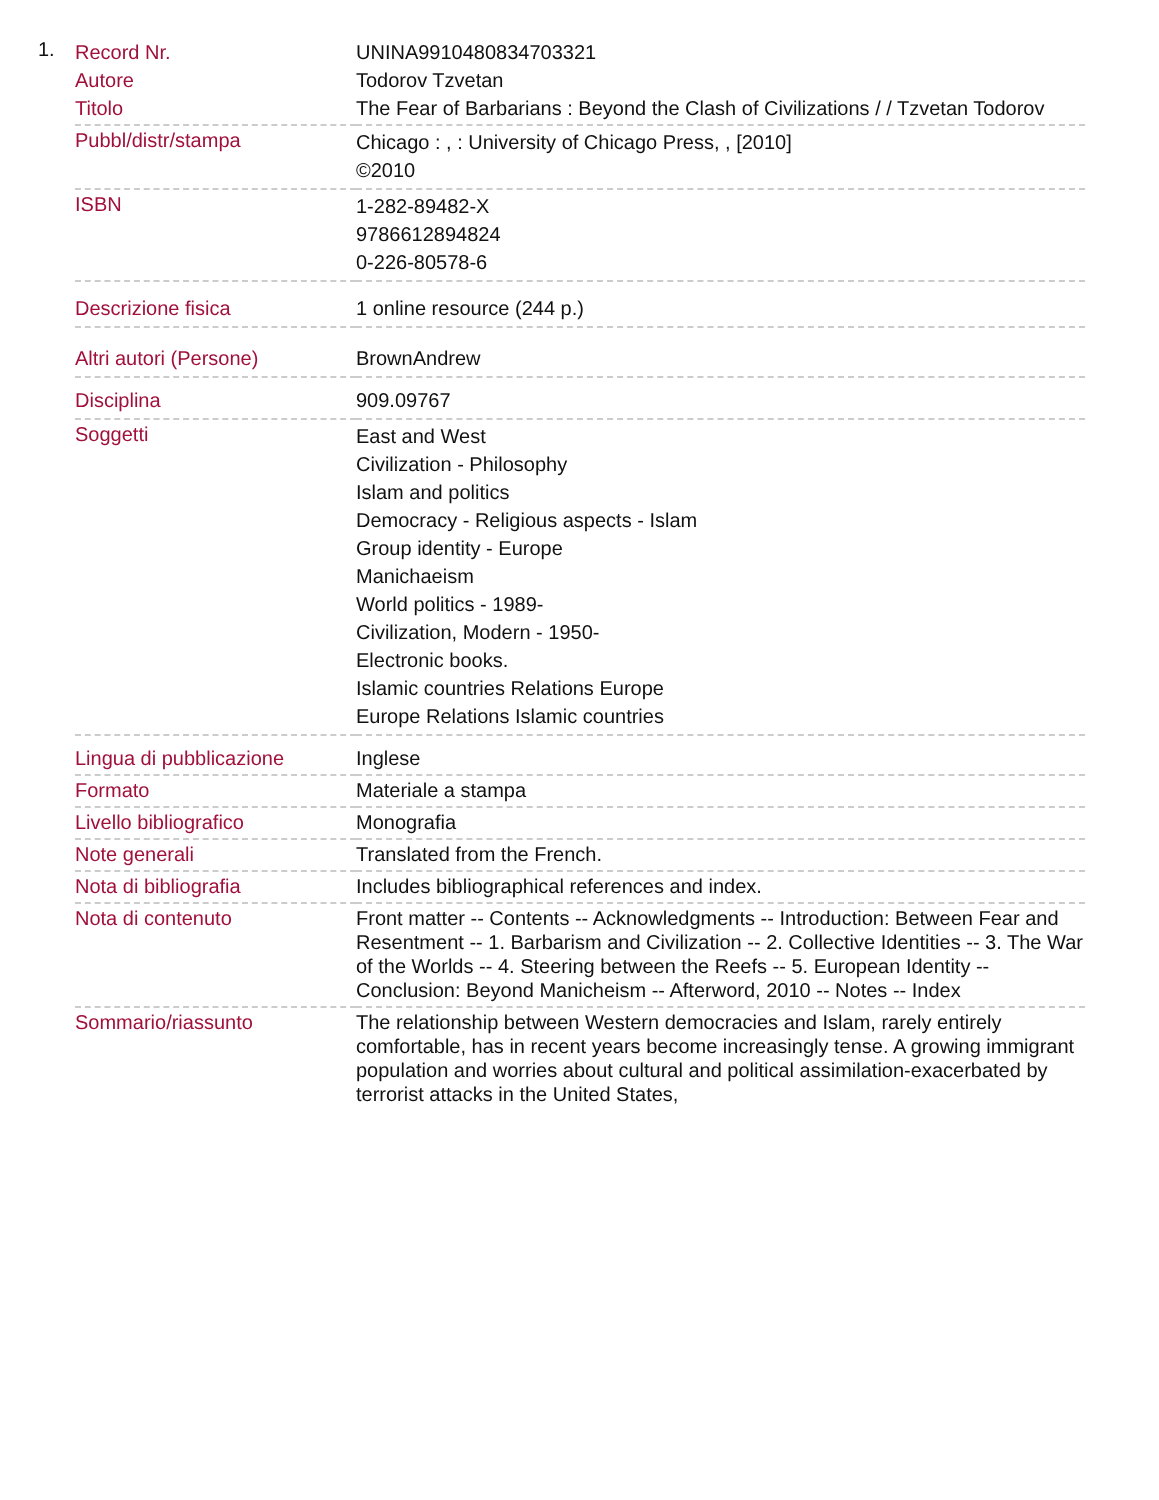1.
| Record Nr. | UNINA9910480834703321 |
| Autore | Todorov Tzvetan |
| Titolo | The Fear of Barbarians : Beyond the Clash of Civilizations / / Tzvetan Todorov |
| Pubbl/distr/stampa | Chicago : , : University of Chicago Press, , [2010] ©2010 |
| ISBN | 1-282-89482-X 9786612894824 0-226-80578-6 |
| Descrizione fisica | 1 online resource (244 p.) |
| Altri autori (Persone) | BrownAndrew |
| Disciplina | 909.09767 |
| Soggetti | East and West Civilization - Philosophy Islam and politics Democracy - Religious aspects - Islam Group identity - Europe Manichaeism World politics - 1989- Civilization, Modern - 1950- Electronic books. Islamic countries Relations Europe Europe Relations Islamic countries |
| Lingua di pubblicazione | Inglese |
| Formato | Materiale a stampa |
| Livello bibliografico | Monografia |
| Note generali | Translated from the French. |
| Nota di bibliografia | Includes bibliographical references and index. |
| Nota di contenuto | Front matter -- Contents -- Acknowledgments -- Introduction: Between Fear and Resentment -- 1. Barbarism and Civilization -- 2. Collective Identities -- 3. The War of the Worlds -- 4. Steering between the Reefs -- 5. European Identity -- Conclusion: Beyond Manicheism -- Afterword, 2010 -- Notes -- Index |
| Sommario/riassunto | The relationship between Western democracies and Islam, rarely entirely comfortable, has in recent years become increasingly tense. A growing immigrant population and worries about cultural and political assimilation-exacerbated by terrorist attacks in the United States, |